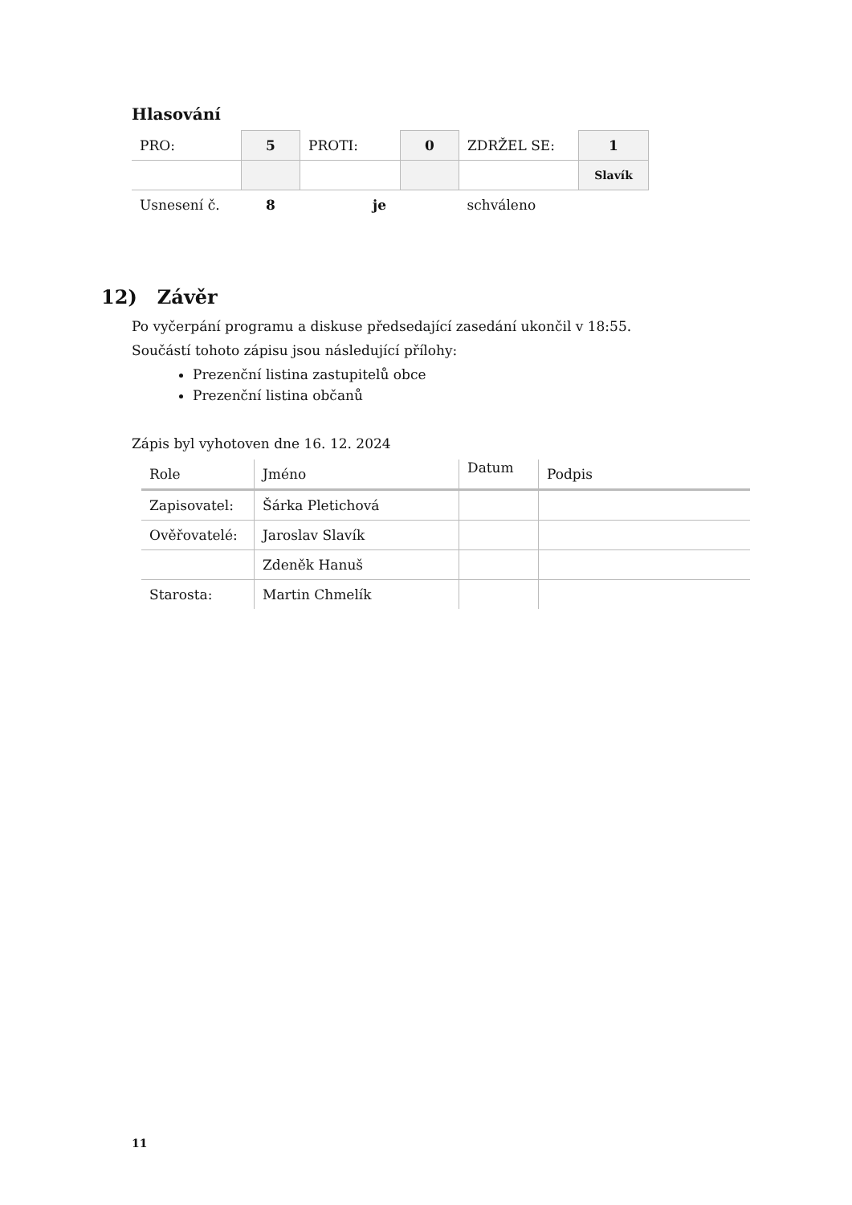Hlasování
| PRO: | 5 | PROTI: | 0 | ZDRŽEL SE: | 1 |
| | | | | | Slavík |
| Usnesení č. | 8 | je | | schváleno | |
12) Závěr
Po vyčerpání programu a diskuse předsedající zasedání ukončil v 18:55.
Součástí tohoto zápisu jsou následující přílohy:
Prezenční listina zastupitelů obce
Prezenční listina občanů
Zápis byl vyhotoven dne 16. 12. 2024
| Role | Jméno | Datum | Podpis |
| Zapisovatel: | Šárka Pletichová | | |
| Ověřovatelé: | Jaroslav Slavík | | |
| | Zdeněk Hanuš | | |
| Starosta: | Martin Chmelík | | |
11